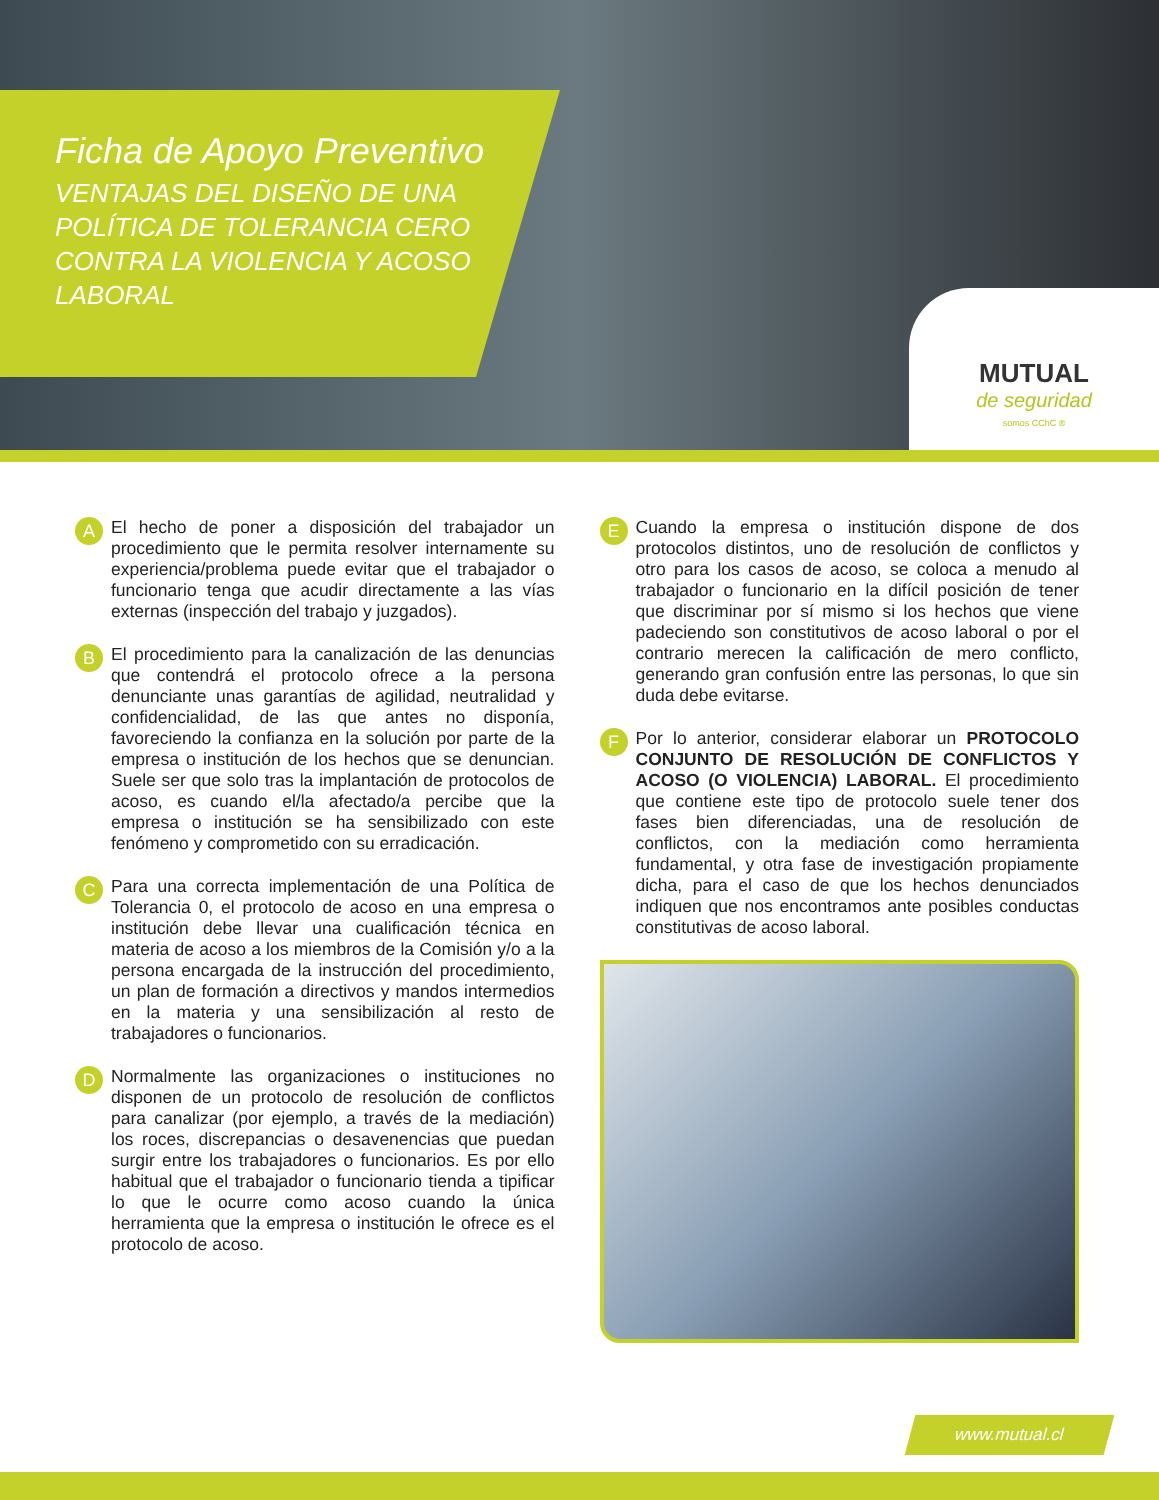Ficha de Apoyo Preventivo
VENTAJAS DEL DISEÑO DE UNA POLÍTICA DE TOLERANCIA CERO CONTRA LA VIOLENCIA Y ACOSO LABORAL
MUTUAL
de seguridad
somos CChC ®
A
El hecho de poner a disposición del trabajador un procedimiento que le permita resolver internamente su experiencia/problema puede evitar que el trabajador o funcionario tenga que acudir directamente a las vías externas (inspección del trabajo y juzgados).
B
El procedimiento para la canalización de las denuncias que contendrá el protocolo ofrece a la persona denunciante unas garantías de agilidad, neutralidad y confidencialidad, de las que antes no disponía, favoreciendo la confianza en la solución por parte de la empresa o institución de los hechos que se denuncian. Suele ser que solo tras la implantación de protocolos de acoso, es cuando el/la afectado/a percibe que la empresa o institución se ha sensibilizado con este fenómeno y comprometido con su erradicación.
C
Para una correcta implementación de una Política de Tolerancia 0, el protocolo de acoso en una empresa o institución debe llevar una cualificación técnica en materia de acoso a los miembros de la Comisión y/o a la persona encargada de la instrucción del procedimiento, un plan de formación a directivos y mandos intermedios en la materia y una sensibilización al resto de trabajadores o funcionarios.
D
Normalmente las organizaciones o instituciones no disponen de un protocolo de resolución de conflictos para canalizar (por ejemplo, a través de la mediación) los roces, discrepancias o desavenencias que puedan surgir entre los trabajadores o funcionarios. Es por ello habitual que el trabajador o funcionario tienda a tipificar lo que le ocurre como acoso cuando la única herramienta que la empresa o institución le ofrece es el protocolo de acoso.
E
Cuando la empresa o institución dispone de dos protocolos distintos, uno de resolución de conflictos y otro para los casos de acoso, se coloca a menudo al trabajador o funcionario en la difícil posición de tener que discriminar por sí mismo si los hechos que viene padeciendo son constitutivos de acoso laboral o por el contrario merecen la calificación de mero conflicto, generando gran confusión entre las personas, lo que sin duda debe evitarse.
F
Por lo anterior, considerar elaborar un PROTOCOLO CONJUNTO DE RESOLUCIÓN DE CONFLICTOS Y ACOSO (O VIOLENCIA) LABORAL. El procedimiento que contiene este tipo de protocolo suele tener dos fases bien diferenciadas, una de resolución de conflictos, con la mediación como herramienta fundamental, y otra fase de investigación propiamente dicha, para el caso de que los hechos denunciados indiquen que nos encontramos ante posibles conductas constitutivas de acoso laboral.
www.mutual.cl